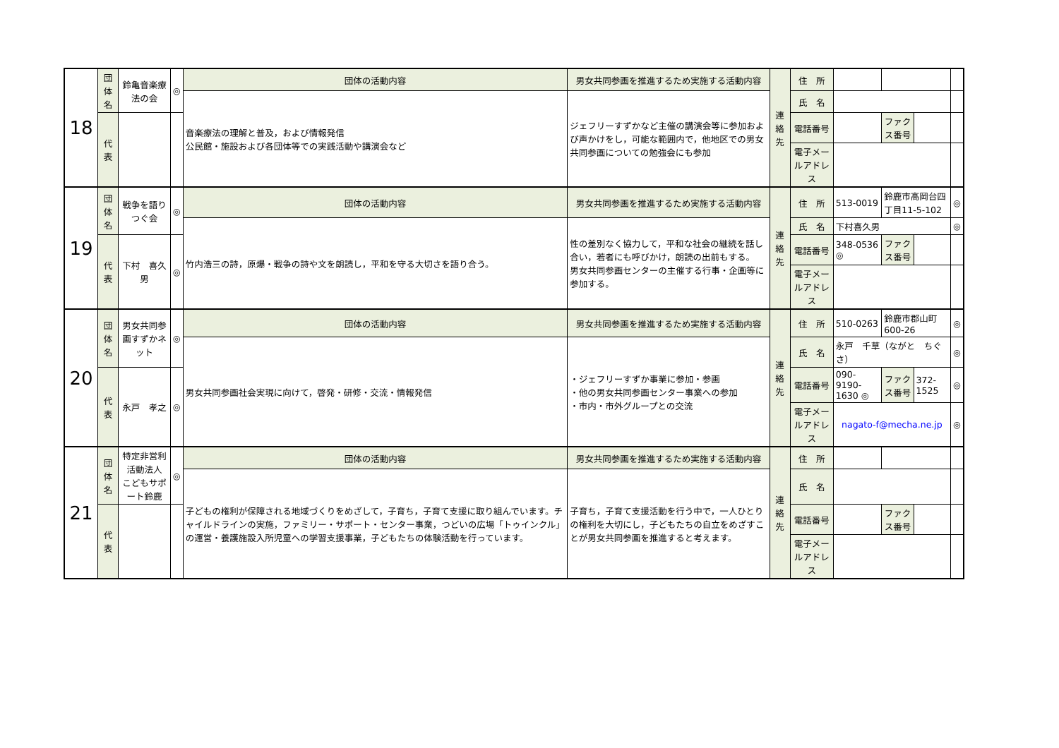| 18 | 団 体 名 | 鈴亀音楽療法の会 | ◎ | 団体の活動内容 | 男女共同参画を推進するため実施する活動内容 | 連 絡 先 | 住 所 | | | | |
| | | | | 音楽療法の理解と普及，および情報発信 公民館・施設および各団体等での実践活動や講演会など | ジェフリーすずかなど主催の講演会等に参加および声かけをし，可能な範囲内で，他地区での男女共同参画についての勉強会にも参加 | | 氏 名 | | | | |
| | 代 表 | | | | | | 電話番号 | | ファクス番号 | | |
| | | | | | | | 電子メールアドレス | | | | |
| 19 | 団 体 名 | 戦争を語りつぐ会 | ◎ | 団体の活動内容 | 男女共同参画を推進するため実施する活動内容 | 連 絡 先 | 住 所 | 513-0019 | 鈴鹿市高岡台四丁目11-5-102 | | ◎ |
| | | | | 竹内浩三の詩，原爆・戦争の詩や文を朗読し，平和を守る大切さを語り合う。 | 性の差別なく協力して，平和な社会の継続を話し合い，若者にも呼びかけ，朗読の出前もする。 男女共同参画センターの主催する行事・企画等に参加する。 | | 氏 名 | 下村喜久男 | | | ◎ |
| | 代 表 | 下村 喜久男 | ◎ | | | | 電話番号 | 348-0536 ◎ | ファクス番号 | | |
| | | | | | | | 電子メールアドレス | | | | |
| 20 | 団 体 名 | 男女共同参画すずかネット | ◎ | 団体の活動内容 | 男女共同参画を推進するため実施する活動内容 | 連 絡 先 | 住 所 | 510-0263 | 鈴鹿市郡山町600-26 | | ◎ |
| | | | | 男女共同参画社会実現に向けて，啓発・研修・交流・情報発信 | ・ジェフリーすずか事業に参加・参画 ・他の男女共同参画センター事業への参加 ・市内・市外グループとの交流 | | 氏 名 | 永戸 千草（ながと ちぐさ） | | | ◎ |
| | 代 表 | 永戸 孝之 | ◎ | | | | 電話番号 | 090-9190-1630 ◎ | ファクス番号 | 372-1525 | ◎ |
| | | | | | | | 電子メールアドレス | nagato-f@mecha.ne.jp | | | ◎ |
| 21 | 団 体 名 | 特定非営利活動法人 こどもサポート鈴鹿 | ◎ | 団体の活動内容 | 男女共同参画を推進するため実施する活動内容 | 連 絡 先 | 住 所 | | | | |
| | | | | 子どもの権利が保障される地域づくりをめざして，子育ち，子育て支援に取り組んでいます。チャイルドラインの実施，ファミリー・サポート・センター事業，つどいの広場「トゥインクル」の運営・養護施設入所児童への学習支援事業，子どもたちの体験活動を行っています。 | 子育ち，子育て支援活動を行う中で，一人ひとりの権利を大切にし，子どもたちの自立をめざすことが男女共同参画を推進すると考えます。 | | 氏 名 | | | | |
| | 代 表 | | | | | | 電話番号 | | ファクス番号 | | |
| | | | | | | | 電子メールアドレス | | | | |